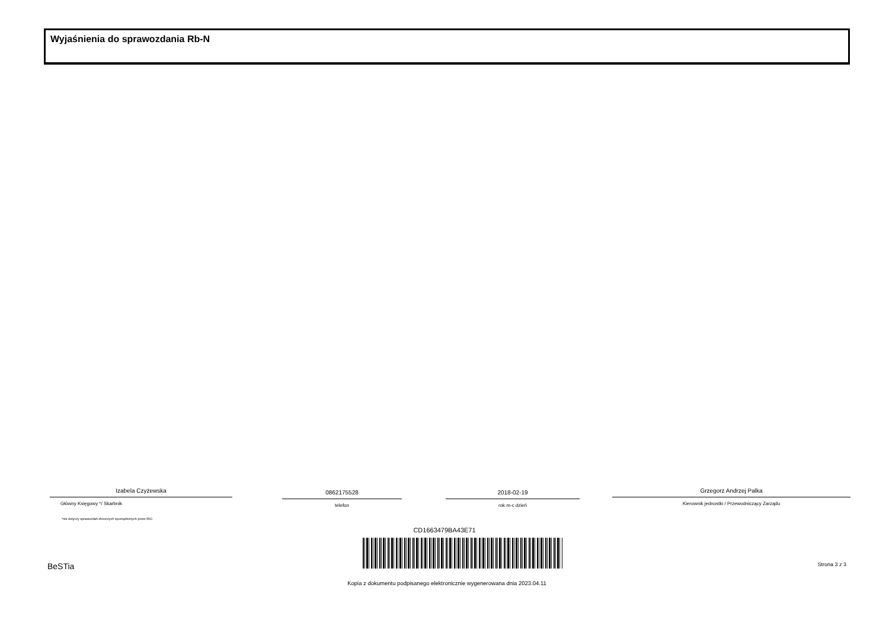Wyjaśnienia do sprawozdania Rb-N
Izabela Czyżewska
Główny Księgowy */ Skarbnik
0862175528
telefon
2018-02-19
rok m-c dzień
Grzegorz Andrzej Palka
Kierownik jednostki / Przewodniczący Zarządu
*nie dotyczy sprawozdań zbiorczych sporządzonych przez RIO
CD1663479BA43E71
BeSTia Strona 3 z 3
Kopia z dokumentu podpisanego elektronicznie wygenerowana dnia 2023.04.11